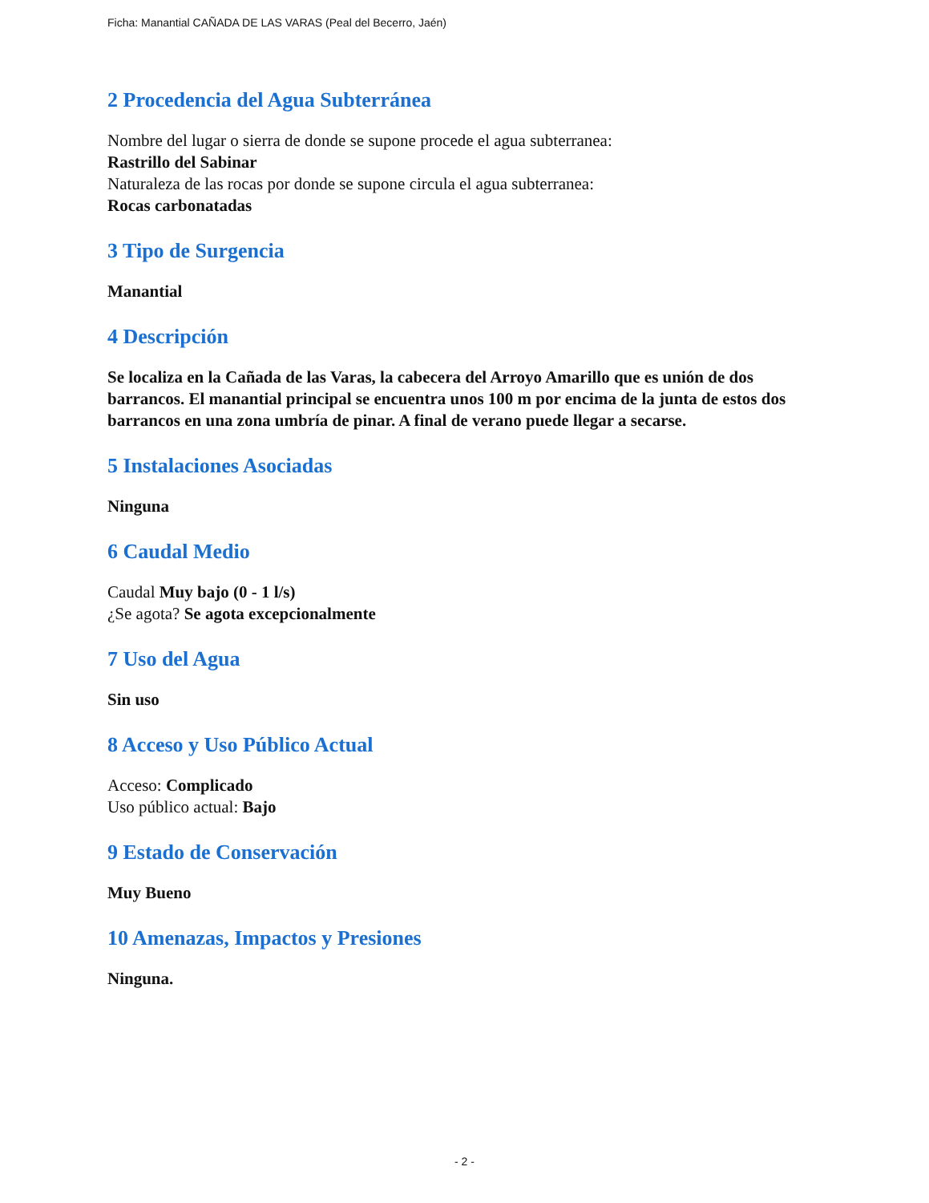Ficha: Manantial CAÑADA DE LAS VARAS (Peal del Becerro, Jaén)
2 Procedencia del Agua Subterránea
Nombre del lugar o sierra de donde se supone procede el agua subterranea:
Rastrillo del Sabinar
Naturaleza de las rocas por donde se supone circula el agua subterranea:
Rocas carbonatadas
3 Tipo de Surgencia
Manantial
4 Descripción
Se localiza en la Cañada de las Varas, la cabecera del Arroyo Amarillo que es unión de dos barrancos. El manantial principal se encuentra unos 100 m por encima de la junta de estos dos barrancos en una zona umbría de pinar. A final de verano puede llegar a secarse.
5 Instalaciones Asociadas
Ninguna
6 Caudal Medio
Caudal Muy bajo (0 - 1 l/s)
¿Se agota? Se agota excepcionalmente
7 Uso del Agua
Sin uso
8 Acceso y Uso Público Actual
Acceso: Complicado
Uso público actual: Bajo
9 Estado de Conservación
Muy Bueno
10 Amenazas, Impactos y Presiones
Ninguna.
- 2 -